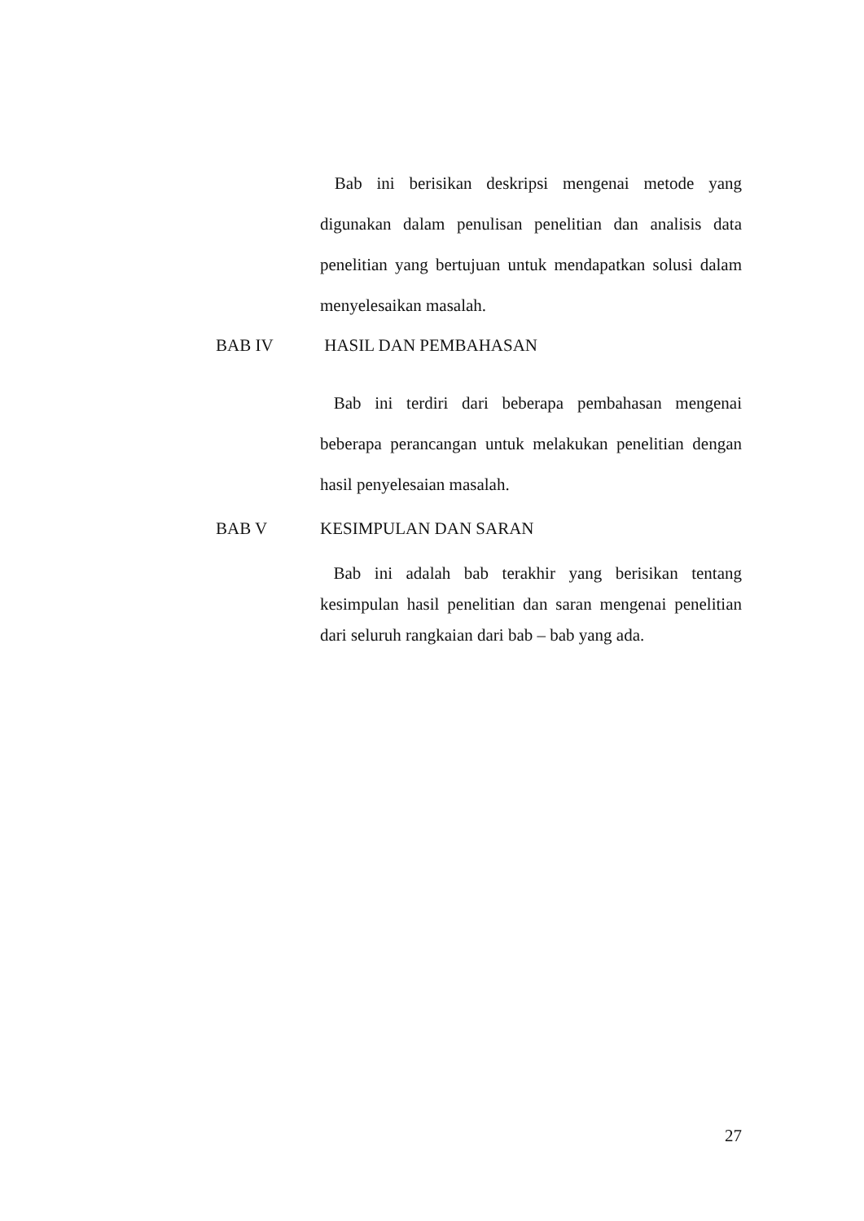Bab ini berisikan deskripsi mengenai metode yang digunakan dalam penulisan penelitian dan analisis data penelitian yang bertujuan untuk mendapatkan solusi dalam menyelesaikan masalah.
BAB IV HASIL DAN PEMBAHASAN
Bab ini terdiri dari beberapa pembahasan mengenai beberapa perancangan untuk melakukan penelitian dengan hasil penyelesaian masalah.
BAB V KESIMPULAN DAN SARAN
Bab ini adalah bab terakhir yang berisikan tentang kesimpulan hasil penelitian dan saran mengenai penelitian dari seluruh rangkaian dari bab – bab yang ada.
27